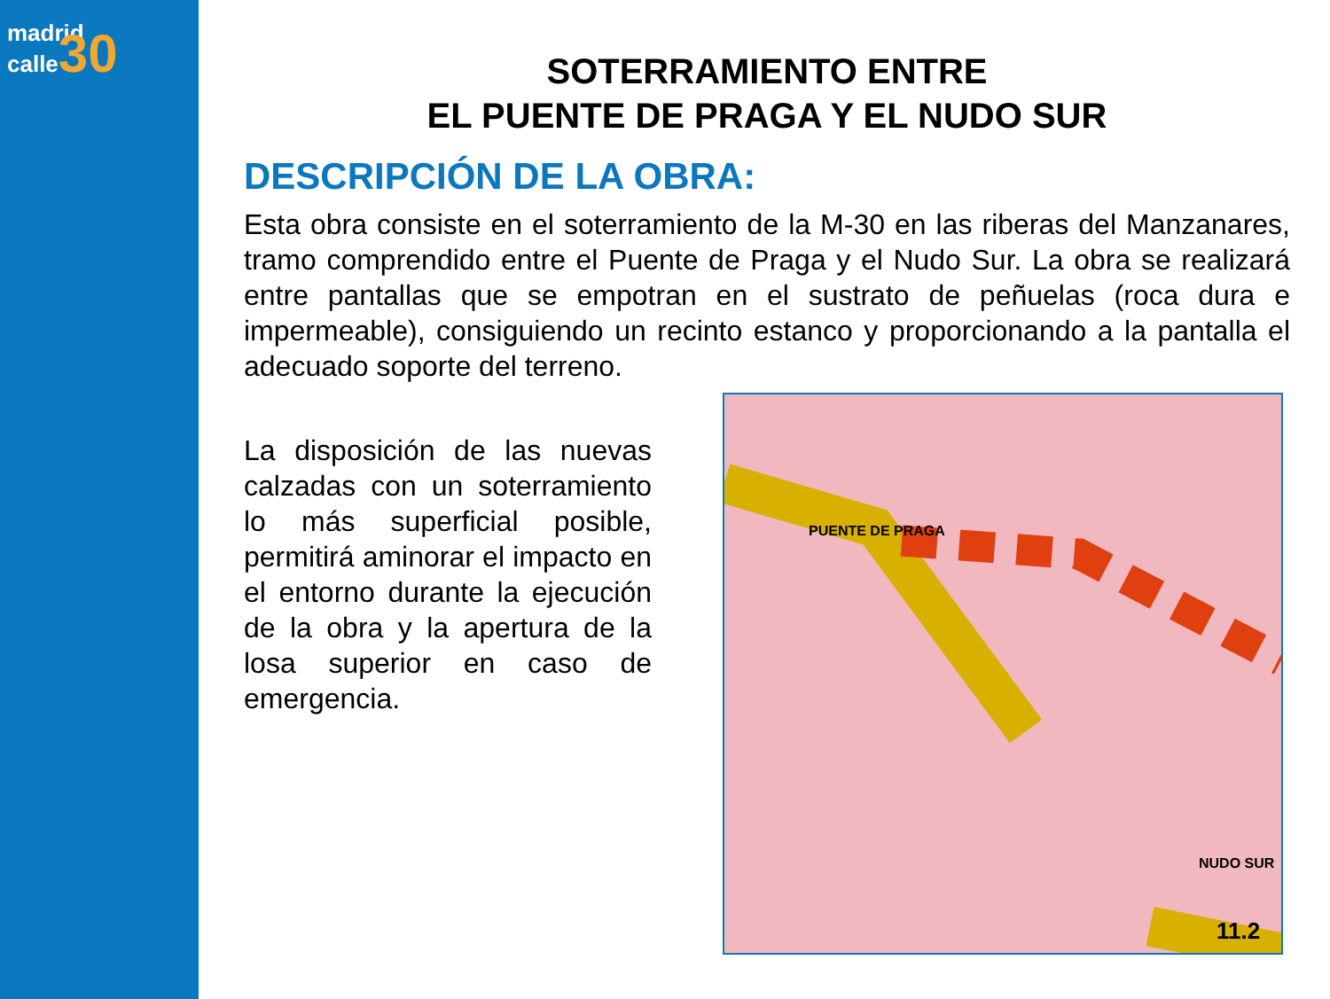madrid
calle30
SOTERRAMIENTO ENTRE
EL PUENTE DE PRAGA Y EL NUDO SUR
DESCRIPCIÓN DE LA OBRA:
Esta obra consiste en el soterramiento de la M-30 en las riberas del Manzanares, tramo comprendido entre el Puente de Praga y el Nudo Sur. La obra se realizará entre pantallas que se empotran en el sustrato de peñuelas (roca dura e impermeable), consiguiendo un recinto estanco y proporcionando a la pantalla el adecuado soporte del terreno.
La disposición de las nuevas calzadas con un soterramiento lo más superficial posible, permitirá aminorar el impacto en el entorno durante la ejecución de la obra y la apertura de la losa superior en caso de emergencia.
PUENTE DE PRAGA
NUDO SUR
11.2